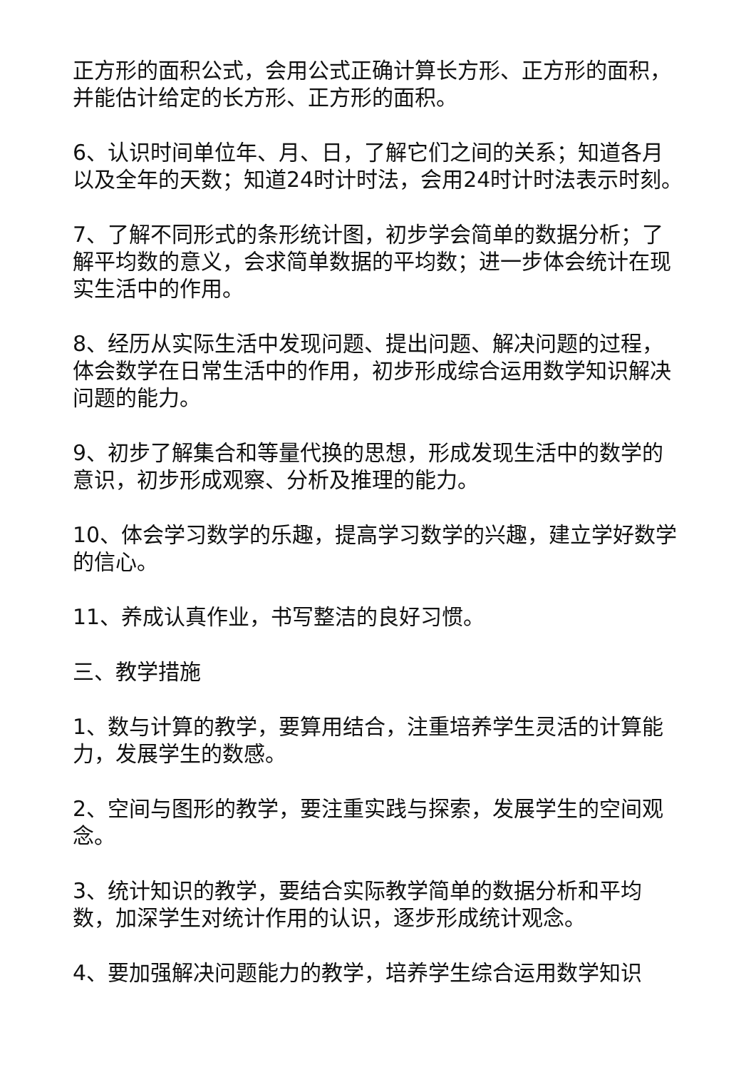正方形的面积公式，会用公式正确计算长方形、正方形的面积，并能估计给定的长方形、正方形的面积。
6、认识时间单位年、月、日，了解它们之间的关系；知道各月以及全年的天数；知道24时计时法，会用24时计时法表示时刻。
7、了解不同形式的条形统计图，初步学会简单的数据分析；了解平均数的意义，会求简单数据的平均数；进一步体会统计在现实生活中的作用。
8、经历从实际生活中发现问题、提出问题、解决问题的过程，体会数学在日常生活中的作用，初步形成综合运用数学知识解决问题的能力。
9、初步了解集合和等量代换的思想，形成发现生活中的数学的意识，初步形成观察、分析及推理的能力。
10、体会学习数学的乐趣，提高学习数学的兴趣，建立学好数学的信心。
11、养成认真作业，书写整洁的良好习惯。
三、教学措施
1、数与计算的教学，要算用结合，注重培养学生灵活的计算能力，发展学生的数感。
2、空间与图形的教学，要注重实践与探索，发展学生的空间观念。
3、统计知识的教学，要结合实际教学简单的数据分析和平均数，加深学生对统计作用的认识，逐步形成统计观念。
4、要加强解决问题能力的教学，培养学生综合运用数学知识